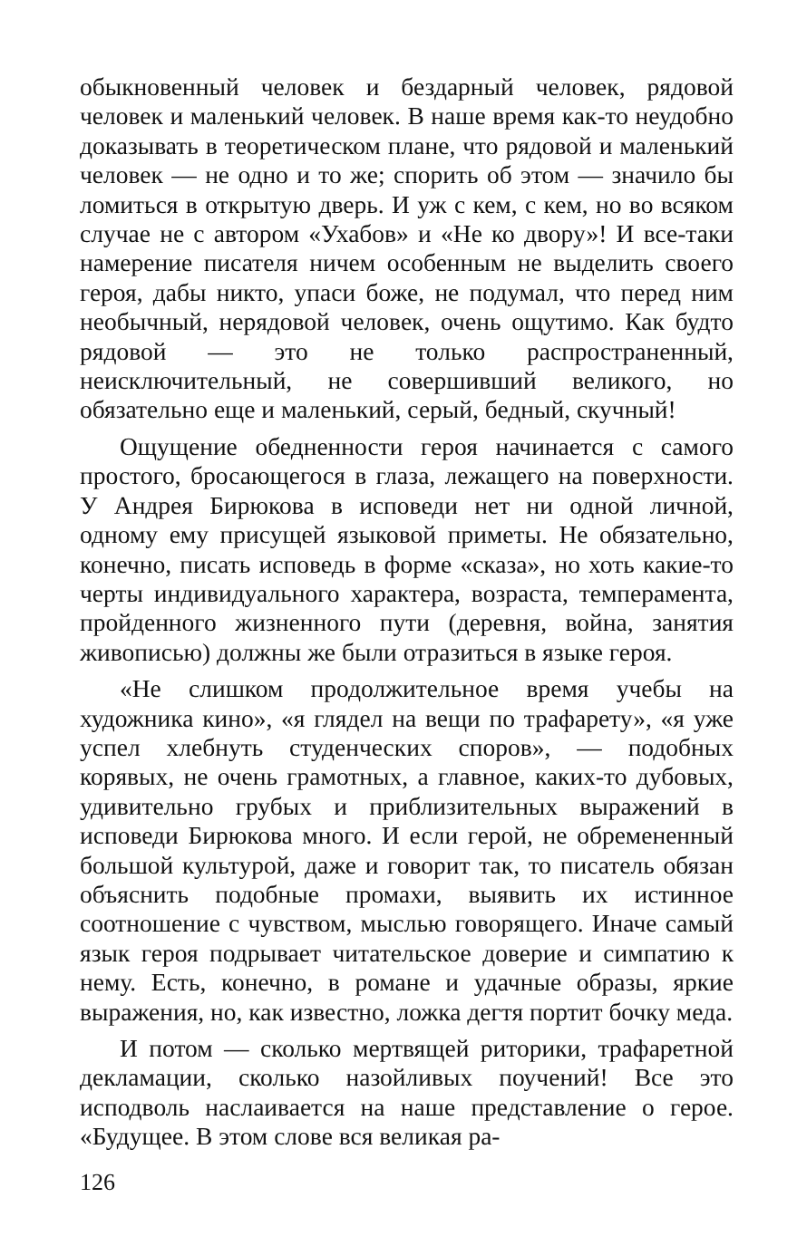обыкновенный человек и бездарный человек, рядовой человек и маленький человек. В наше время как-то неудобно доказывать в теоретическом плане, что рядовой и маленький человек — не одно и то же; спорить об этом — значило бы ломиться в открытую дверь. И уж с кем, с кем, но во всяком случае не с автором «Ухабов» и «Не ко двору»! И все-таки намерение писателя ничем особенным не выделить своего героя, дабы никто, упаси боже, не подумал, что перед ним необычный, нерядовой человек, очень ощутимо. Как будто рядовой — это не только распространенный, неисключительный, не совершивший великого, но обязательно еще и маленький, серый, бедный, скучный!
Ощущение обедненности героя начинается с самого простого, бросающегося в глаза, лежащего на поверхности. У Андрея Бирюкова в исповеди нет ни одной личной, одному ему присущей языковой приметы. Не обязательно, конечно, писать исповедь в форме «сказа», но хоть какие-то черты индивидуального характера, возраста, темперамента, пройденного жизненного пути (деревня, война, занятия живописью) должны же были отразиться в языке героя.
«Не слишком продолжительное время учебы на художника кино», «я глядел на вещи по трафарету», «я уже успел хлебнуть студенческих споров», — подобных корявых, не очень грамотных, а главное, каких-то дубовых, удивительно грубых и приблизительных выражений в исповеди Бирюкова много. И если герой, не обремененный большой культурой, даже и говорит так, то писатель обязан объяснить подобные промахи, выявить их истинное соотношение с чувством, мыслью говорящего. Иначе самый язык героя подрывает читательское доверие и симпатию к нему. Есть, конечно, в романе и удачные образы, яркие выражения, но, как известно, ложка дегтя портит бочку меда.
И потом — сколько мертвящей риторики, трафаретной декламации, сколько назойливых поучений! Все это исподволь наслаивается на наше представление о герое. «Будущее. В этом слове вся великая ра-
126